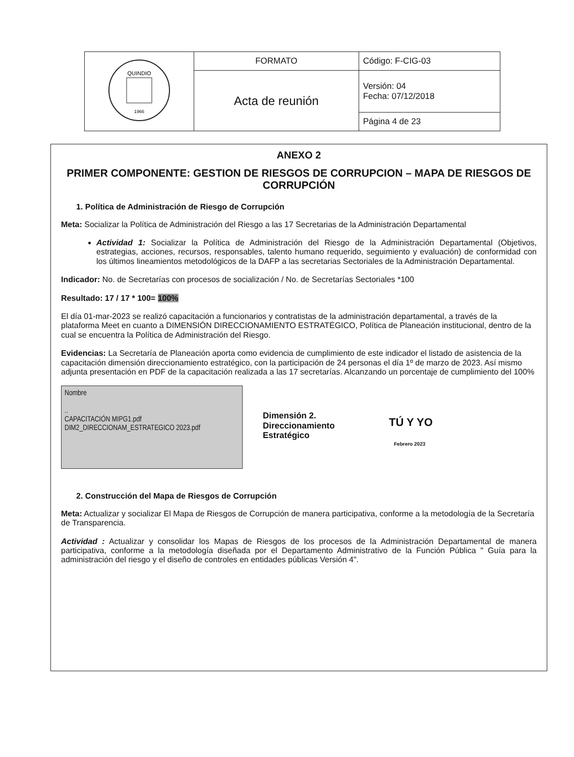| QUINDIO 1966 | FORMATO | Código: F-CIG-03 |
| | Acta de reunión | Versión: 04 Fecha: 07/12/2018 |
| | | Página 4 de 23 |
ANEXO 2
PRIMER COMPONENTE: GESTION DE RIESGOS DE CORRUPCION – MAPA DE RIESGOS DE CORRUPCIÓN
1. Política de Administración de Riesgo de Corrupción
Meta: Socializar la Política de Administración del Riesgo a las 17 Secretarias de la Administración Departamental
Actividad 1: Socializar la Política de Administración del Riesgo de la Administración Departamental (Objetivos, estrategias, acciones, recursos, responsables, talento humano requerido, seguimiento y evaluación) de conformidad con los últimos lineamientos metodológicos de la DAFP a las secretarias Sectoriales de la Administración Departamental.
Indicador: No. de Secretarías con procesos de socialización / No. de Secretarías Sectoriales *100
Resultado: 17 / 17 * 100= 100%
El día 01-mar-2023 se realizó capacitación a funcionarios y contratistas de la administración departamental, a través de la plataforma Meet en cuanto a DIMENSIÓN DIRECCIONAMIENTO ESTRATÉGICO, Política de Planeación institucional, dentro de la cual se encuentra la Política de Administración del Riesgo.
Evidencias: La Secretaría de Planeación aporta como evidencia de cumplimiento de este indicador el listado de asistencia de la capacitación dimensión direccionamiento estratégico, con la participación de 24 personas el día 1º de marzo de 2023. Así mismo adjunta presentación en PDF de la capacitación realizada a las 17 secretarías. Alcanzando un porcentaje de cumplimiento del 100%
Nombre
..
CAPACITACIÓN MIPG1.pdf
DIM2_DIRECCIONAM_ESTRATEGICO 2023.pdf
Dimensión 2.
Direccionamiento
Estratégico
TÚ Y YO
Febrero 2023
2. Construcción del Mapa de Riesgos de Corrupción
Meta: Actualizar y socializar El Mapa de Riesgos de Corrupción de manera participativa, conforme a la metodología de la Secretaría de Transparencia.
Actividad : Actualizar y consolidar los Mapas de Riesgos de los procesos de la Administración Departamental de manera participativa, conforme a la metodología diseñada por el Departamento Administrativo de la Función Pública " Guía para la administración del riesgo y el diseño de controles en entidades públicas Versión 4".